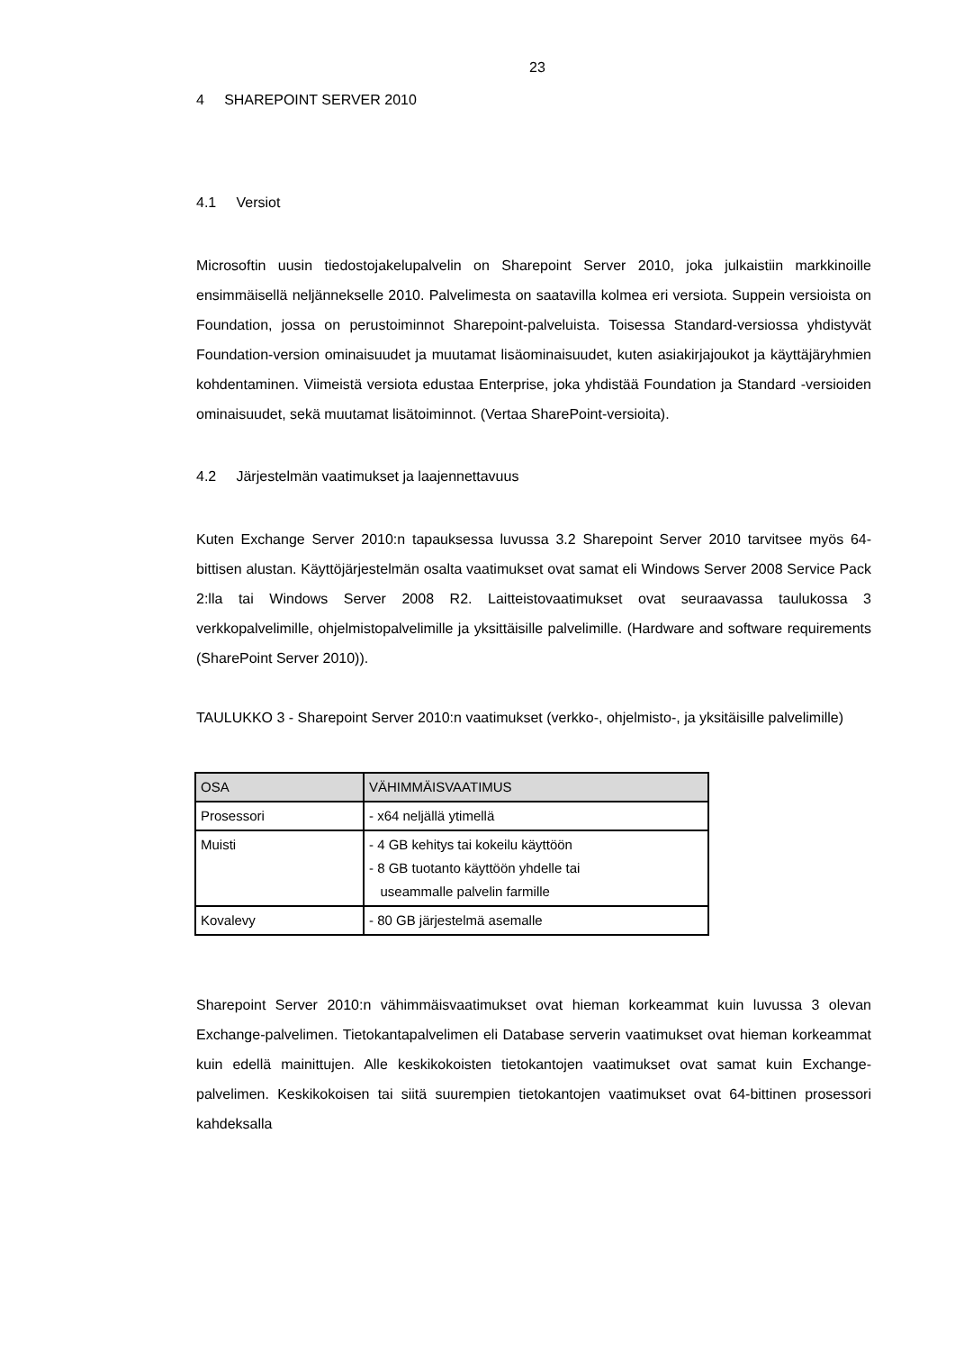23
4 SHAREPOINT SERVER 2010
4.1 Versiot
Microsoftin uusin tiedostojakelupalvelin on Sharepoint Server 2010, joka julkaistiin markkinoille ensimmäisellä neljännekselle 2010. Palvelimesta on saatavilla kolmea eri versiota. Suppein versioista on Foundation, jossa on perustoiminnot Sharepoint-palveluista. Toisessa Standard-versiossa yhdistyvät Foundation-version ominaisuudet ja muutamat lisäominaisuudet, kuten asiakirjajoukot ja käyttäjäryhmien kohdentaminen. Viimeistä versiota edustaa Enterprise, joka yhdistää Foundation ja Standard -versioiden ominaisuudet, sekä muutamat lisätoiminnot. (Vertaa SharePoint-versioita).
4.2 Järjestelmän vaatimukset ja laajennettavuus
Kuten Exchange Server 2010:n tapauksessa luvussa 3.2 Sharepoint Server 2010 tarvitsee myös 64-bittisen alustan. Käyttöjärjestelmän osalta vaatimukset ovat samat eli Windows Server 2008 Service Pack 2:lla tai Windows Server 2008 R2. Laitteistovaatimukset ovat seuraavassa taulukossa 3 verkkopalvelimille, ohjelmistopalvelimille ja yksittäisille palvelimille. (Hardware and software requirements (SharePoint Server 2010)).
TAULUKKO 3 - Sharepoint Server 2010:n vaatimukset (verkko-, ohjelmisto-, ja yksitäisille palvelimille)
| OSA | VÄHIMMÄISVAATIMUS |
| --- | --- |
| Prosessori | - x64 neljällä ytimellä |
| Muisti | - 4 GB kehitys tai kokeilu käyttöön - 8 GB tuotanto käyttöön yhdelle tai useammalle palvelin farmille |
| Kovalevy | - 80 GB järjestelmä asemalle |
Sharepoint Server 2010:n vähimmäisvaatimukset ovat hieman korkeammat kuin luvussa 3 olevan Exchange-palvelimen. Tietokantapalvelimen eli Database serverin vaatimukset ovat hieman korkeammat kuin edellä mainittujen. Alle keskikokoisten tietokantojen vaatimukset ovat samat kuin Exchange-palvelimen. Keskikokoisen tai siitä suurempien tietokantojen vaatimukset ovat 64-bittinen prosessori kahdeksalla